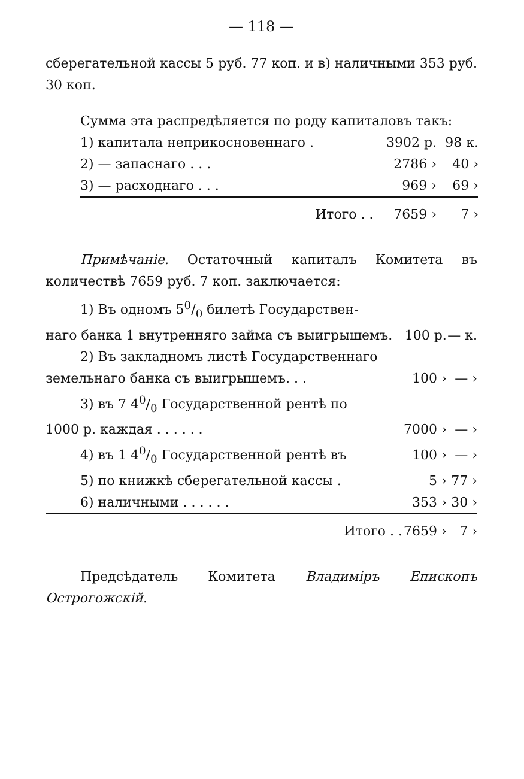— 118 —
сберегательной кассы 5 руб. 77 коп. и в) наличными 353 руб. 30 коп.
Сумма эта распредѣляется по роду капиталовъ такъ:
| 1) капитала неприкосновеннаго . | 3902 р. | 98 к. |
| 2) — запаснаго . . . | 2786 › | 40 › |
| 3) — расходнаго . . . | 969 › | 69 › |
| Итого . . | 7659 › | 7 › |
Примѣчаніе. Остаточный капиталъ Комитета въ количествѣ 7659 руб. 7 коп. заключается:
| 1) Въ одномъ 50/0 билетѣ Государствен- | | |
| наго банка 1 внутренняго займа съ выигрышемъ. | 100 р. | — к. |
| 2) Въ закладномъ листѣ Государственнаго | | |
| земельнаго банка съ выигрышемъ. . . | 100 › | — › |
| 3) въ 7 40/0 Государственной рентѣ по | | |
| 1000 р. каждая . . . . . . | 7000 › | — › |
| 4) въ 1 40/0 Государственной рентѣ въ | 100 › | — › |
| 5) по книжкѣ сберегательной кассы . | 5 › | 77 › |
| 6) наличными . . . . . . | 353 › | 30 › |
| Итого . . | 7659 › | 7 › |
Предсѣдатель Комитета Владиміръ Епископъ Острогожскій.